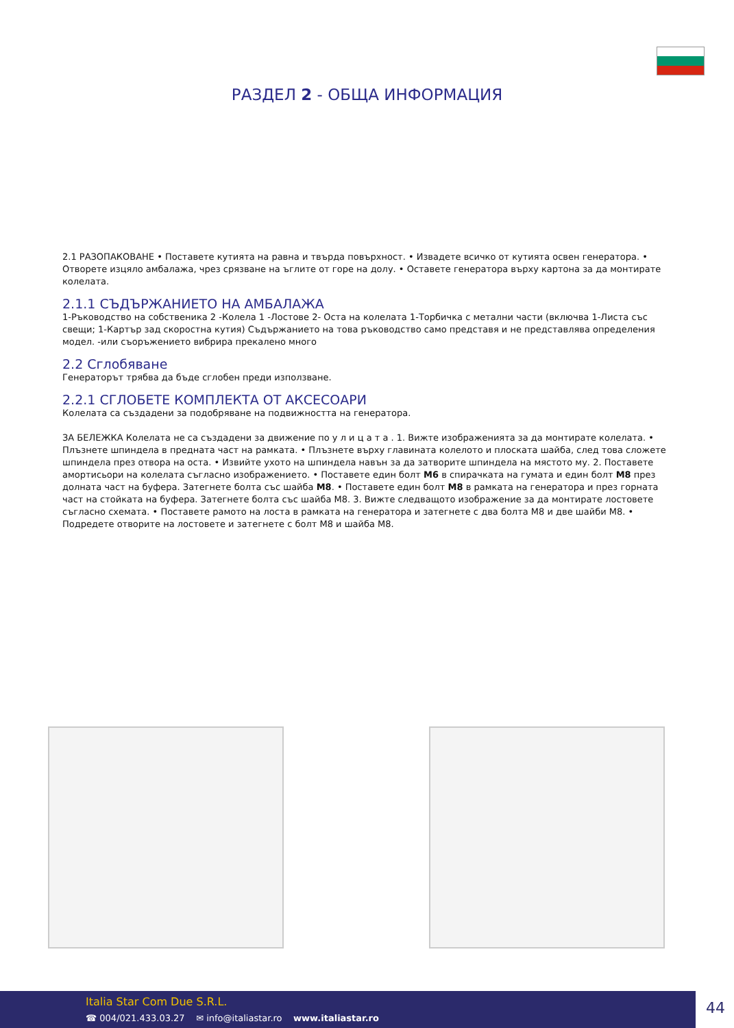РАЗДЕЛ 2 - ОБЩА ИНФОРМАЦИЯ
2.1 РАЗОПАКОВАНЕ • Поставете кутията на равна и твърда повърхност. • Извадете всичко от кутията освен генератора. • Отворете изцяло амбалажа, чрез срязване на ъглите от горе на долу. • Оставете генератора върху картона за да монтирате колелата.
2.1.1 СЪДЪРЖАНИЕТО НА АМБАЛАЖА
1-Ръководство на собственика 2 -Колела 1 -Лостове 2- Оста на колелата 1-Торбичка с метални части (включва 1-Листа със свещи; 1-Картър зад скоростна кутия) Съдържанието на това ръководство само представя и не представлява определения модел. -или съоръжението вибрира прекалено много
2.2 Сглобяване
Генераторът трябва да бъде сглобен преди използване.
2.2.1 СГЛОБЕТЕ КОМПЛЕКТА ОТ АКСЕСОАРИ
Колелата са създадени за подобряване на подвижността на генератора.
ЗА БЕЛЕЖКА Колелата не са създадени за движение по у л и ц а т а . 1. Вижте изображенията за да монтирате колелата. • Плъзнете шпиндела в предната част на рамката. • Плъзнете върху главината колелото и плоската шайба, след това сложете шпиндела през отвора на оста. • Извийте ухото на шпиндела навън за да затворите шпиндела на мястото му. 2. Поставете амортисьори на колелата съгласно изображението. • Поставете един болт M6 в спирачката на гумата и един болт M8 през долната част на буфера. Затегнете болта със шайба M8. • Поставете един болт M8 в рамката на генератора и през горната част на стойката на буфера. Затегнете болта със шайба M8. 3. Вижте следващото изображение за да монтирате лостовете съгласно схемата. • Поставете рамото на лоста в рамката на генератора и затегнете с два болта M8 и две шайби M8. • Подредете отворите на лостовете и затегнете с болт M8 и шайба M8.
Italia Star Com Due S.R.L.
☎ 004/021.433.03.27 ✉ info@italiastar.ro www.italiastar.ro
44